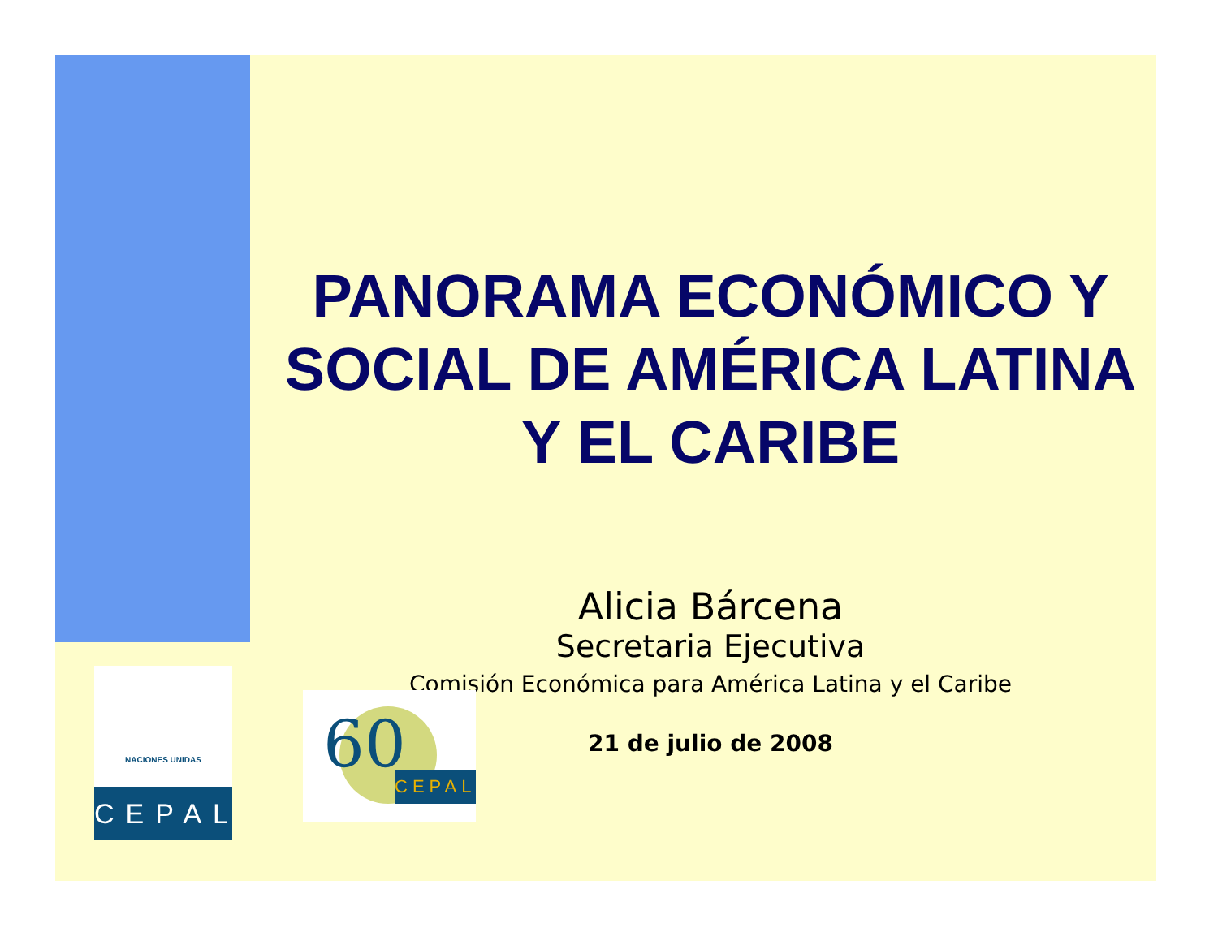PANORAMA ECONÓMICO Y SOCIAL DE AMÉRICA LATINA Y EL CARIBE
Alicia Bárcena
Secretaria Ejecutiva
Comisión Económica para América Latina y el Caribe
21 de julio de 2008
NACIONES UNIDAS
CEPAL
60 CEPAL